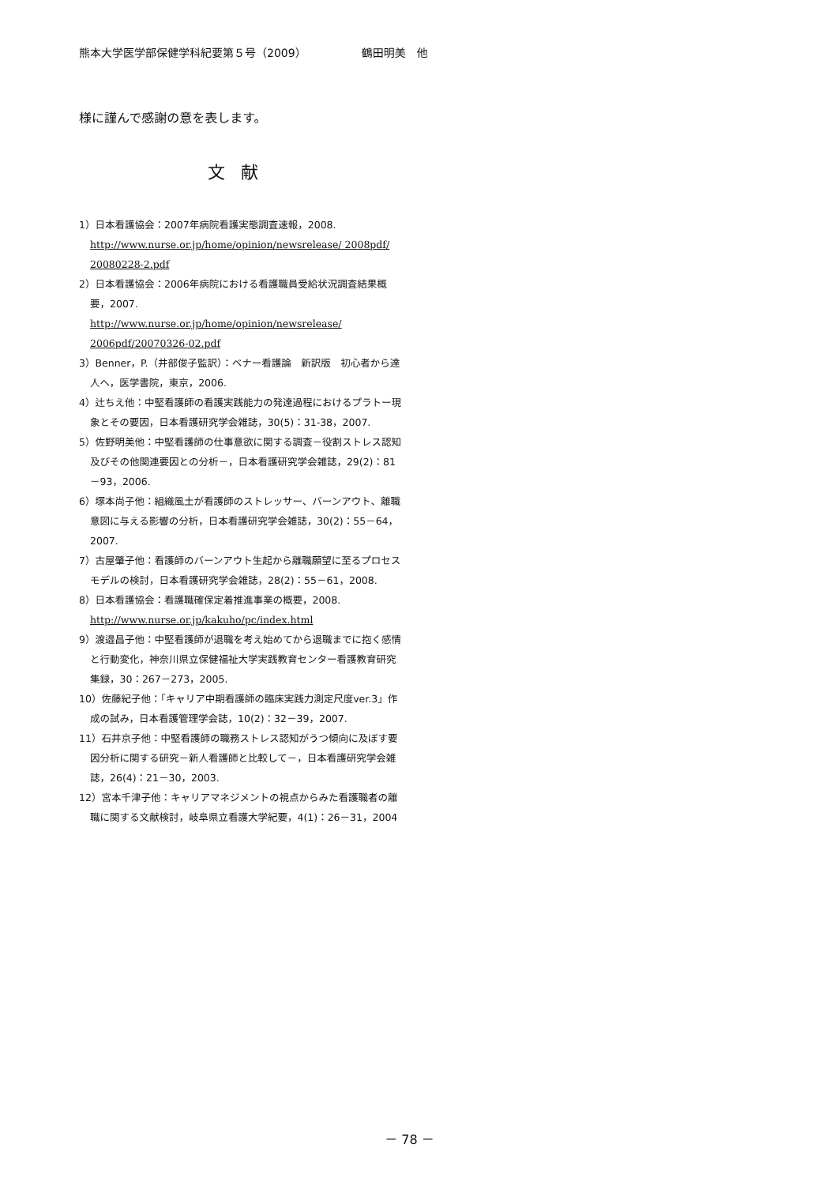熊本大学医学部保健学科紀要第５号（2009） 鶴田明美　他
様に謹んで感謝の意を表します。
文献
1）日本看護協会：2007年病院看護実態調査速報，2008.
http://www.nurse.or.jp/home/opinion/newsrelease/ 2008pdf/ 20080228-2.pdf
2）日本看護協会：2006年病院における看護職員受給状況調査結果概要，2007.
http://www.nurse.or.jp/home/opinion/newsrelease/ 2006pdf/20070326-02.pdf
3）Benner，P.（井部俊子監訳）：ベナー看護論　新訳版　初心者から達人へ，医学書院，東京，2006.
4）辻ちえ他：中堅看護師の看護実践能力の発達過程におけるプラトー現象とその要因，日本看護研究学会雑誌，30(5)：31-38，2007.
5）佐野明美他：中堅看護師の仕事意欲に関する調査－役割ストレス認知及びその他関連要因との分析－，日本看護研究学会雑誌，29(2)：81－93，2006.
6）塚本尚子他：組織風土が看護師のストレッサー、バーンアウト、離職意図に与える影響の分析，日本看護研究学会雑誌，30(2)：55－64，2007.
7）古屋肇子他：看護師のバーンアウト生起から離職願望に至るプロセスモデルの検討，日本看護研究学会雑誌，28(2)：55－61，2008.
8）日本看護協会：看護職確保定着推進事業の概要，2008.
http://www.nurse.or.jp/kakuho/pc/index.html
9）渡邉昌子他：中堅看護師が退職を考え始めてから退職までに抱く感情と行動変化，神奈川県立保健福祉大学実践教育センター看護教育研究集録，30：267－273，2005.
10）佐藤紀子他：「キャリア中期看護師の臨床実践力測定尺度ver.3」作成の試み，日本看護管理学会誌，10(2)：32－39，2007.
11）石井京子他：中堅看護師の職務ストレス認知がうつ傾向に及ぼす要因分析に関する研究－新人看護師と比較して－，日本看護研究学会雑誌，26(4)：21－30，2003.
12）宮本千津子他：キャリアマネジメントの視点からみた看護職者の離職に関する文献検討，岐阜県立看護大学紀要，4(1)：26－31，2004
－ 78 －